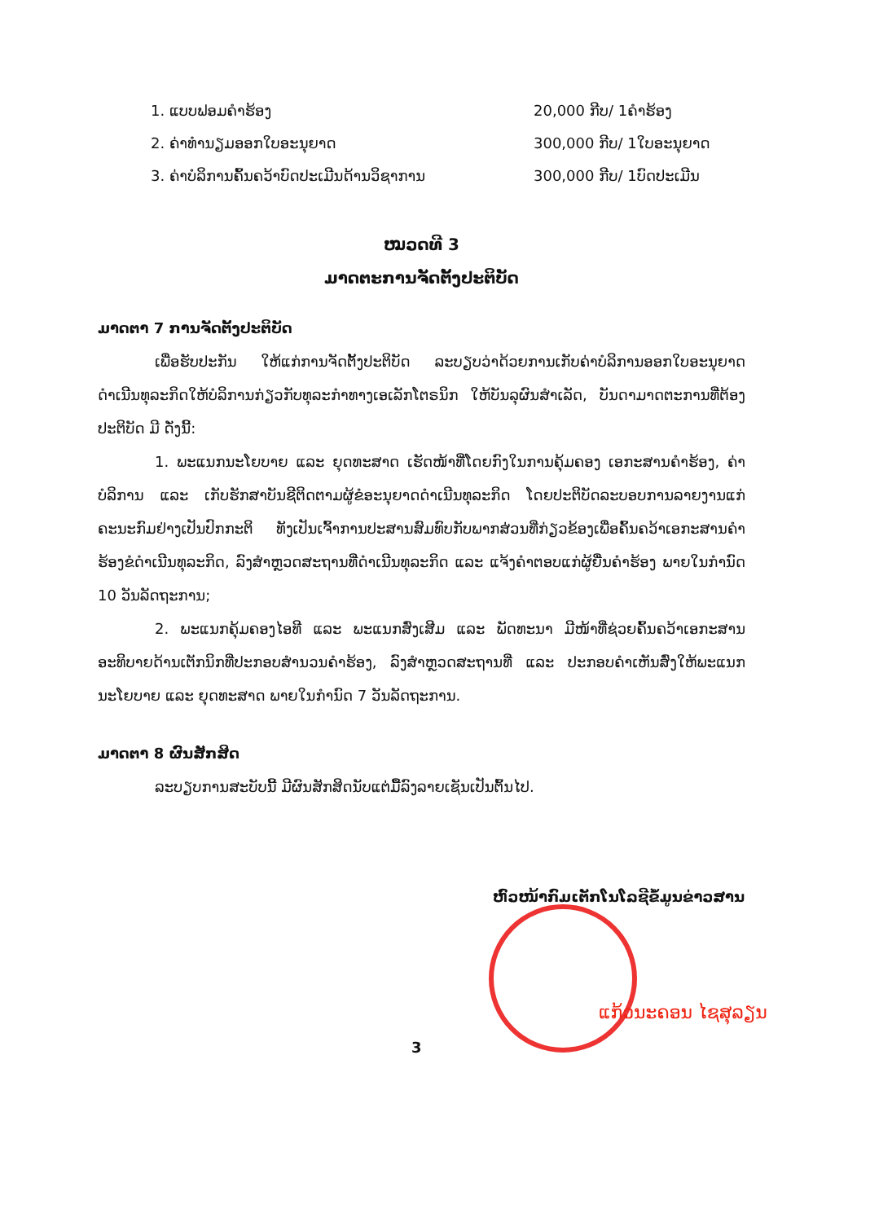1. ແບບຟອມຄຳຮ້ອງ 20,000 ກີບ/ 1ຄຳຮ້ອງ
2. ຄ່າທຳນຽມອອກໃບອະນຸຍາດ 300,000 ກີບ/ 1ໃບອະນຸຍາດ
3. ຄ່າບໍລິການຄົ້ນຄວ້າບົດປະເມີນດ້ານວິຊາການ 300,000 ກີບ/ 1ບົດປະເມີນ
ໝວດທີ 3
ມາດຕະການຈັດຕັ້ງປະຕິບັດ
ມາດຕາ 7 ການຈັດຕັ້ງປະຕິບັດ
ເພື່ອຮັບປະກັນ ໃຫ້ແກ່ການຈັດຕັ້ງປະຕິບັດ ລະບຽບວ່າດ້ວຍການເກັບຄ່າບໍລິການອອກໃບອະນຸຍາດດຳເນີນທຸລະກິດໃຫ້ບໍລິການກ່ຽວກັບທຸລະກຳທາງເອເລັກໂຕຣນິກ ໃຫ້ບັນລຸຜົນສຳເລັດ, ບັນດາມາດຕະການທີ່ຕ້ອງປະຕິບັດ ມີ ດັ່ງນີ້:
1. ພະແນກນະໂຍບາຍ ແລະ ຍຸດທະສາດ ເຮັດໜ້າທີ່ໂດຍກົງໃນການຄຸ້ມຄອງ ເອກະສານຄຳຮ້ອງ, ຄ່າບໍລິການ ແລະ ເກັບຮັກສາບັນຊີຕິດຕາມຜູ້ຂໍອະນຸຍາດດຳເນີນທຸລະກິດ ໂດຍປະຕິບັດລະບອບການລາຍງານແກ່ຄະນະກົມຢ່າງເປັນປົກກະຕິ ທັງເປັນເຈົ້າການປະສານສົມທົບກັບພາກສ່ວນທີ່ກ່ຽວຂ້ອງເພື່ອຄົ້ນຄວ້າເອກະສານຄຳຮ້ອງຂໍດຳເນີນທຸລະກິດ, ລົງສຳຫຼວດສະຖານທີ່ດຳເນີນທຸລະກິດ ແລະ ແຈ້ງຄຳຕອບແກ່ຜູ້ຍື່ນຄຳຮ້ອງ ພາຍໃນກຳນົດ 10 ວັນລັດຖະການ;
2. ພະແນກຄຸ້ມຄອງໄອທີ ແລະ ພະແນກສົ່ງເສີມ ແລະ ພັດທະນາ ມີໜ້າທີ່ຊ່ວຍຄົ້ນຄວ້າເອກະສານອະທິບາຍດ້ານເຕັກນິກທີ່ປະກອບສຳນວນຄຳຮ້ອງ, ລົງສຳຫຼວດສະຖານທີ່ ແລະ ປະກອບຄຳເຫັນສົ່ງໃຫ້ພະແນກນະໂຍບາຍ ແລະ ຍຸດທະສາດ ພາຍໃນກຳນົດ 7 ວັນລັດຖະການ.
ມາດຕາ 8 ຜົນສັກສິດ
ລະບຽບການສະບັບນີ້ ມີຜົນສັກສິດນັບແຕ່ມື້ລົງລາຍເຊັນເປັນຕົ້ນໄປ.
ຫົວໜ້າກົມເຕັກໂນໂລຊີຂໍ້ມູນຂ່າວສານ
ແກ້ວນະຄອນ ໄຊສຸລຽນ
3